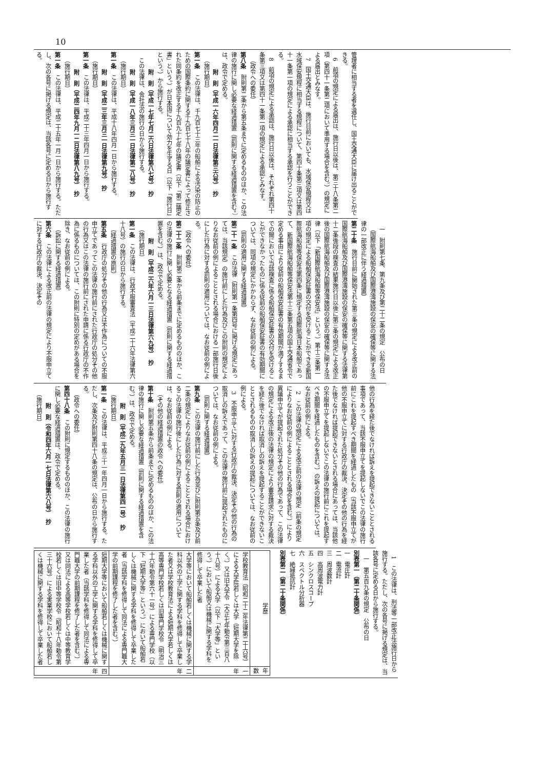10
管理者に相当する者を選任し、国土交通大臣に届け出ることができる。
6　前項の規定による届出は、施行日以後は、第三十八条第二項（第四十一条第二項において準用する場合を含む。）の規定による届出とみなす。
7　国土交通大臣は、施行日前においても、水域保安規程又は水域保安規程に相当する規程について、第四十条第三項又は第四十一条第一項の規定による承認に相当する承認を行うことができる。
8　前項の規定による承認は、施行日以後は、それぞれ第四十条第三項又は第四十一条第一項の規定による承認とみなす。
（政令への委任）
第八条　附則第二条から第五条までに定めるもののほか、この法律の施行に関し必要な経過措置（罰則に関する経過措置を含む。）は、政令で定める。
附　則（平成一六年四月二一日法律第三六号）　抄
（施行期日）
第一条　この法律は、千九百七十三年の船舶による汚染の防止のための国際条約に関する千九百七十八年の議定書によって修正された同条約を改正する千九百九十七年の議定書（以下「第二議定書」という。）が日本国について効力を生ずる日（以下「施行日」という。）から施行する。
附　則（平成一七年七月二六日法律第八七号）　抄
この法律は、会社法の施行の日から施行する。
附　則（平成一八年三月三一日法律第二八号）　抄
（施行期日）
第一条　この法律は、平成十八年四月一日から施行する。
附　則（平成二三年三月三一日法律第九号）　抄
（施行期日）
第一条　この法律は、平成二十三年四月一日から施行する。
附　則（平成二四年九月一二日法律第八九号）　抄
（施行期日）
第一条　この法律は、平成二十五年一月一日から施行する。ただし、次の各号に掲げる規定は、当該各号に定める日から施行する。
一　附則第七条、第九条及び第二十二条の規定　公布の日
（国際航海船舶及び国際港湾施設の保安の確保等に関する法律の一部改正に伴う経過措置）
第二十条　施行日前に開始された第三条の規定による改正前の国際航海船舶及び国際港湾施設の保安の確保等に関する法律第十二条後段の検査の結果施行日以後に第三条の規定による改正後の国際航海船舶及び国際港湾施設の保安の確保等に関する法律（以下「新国際航海船舶等保安法」という。）第十三条第一項の規定による船舶保安証書の交付を受けることができる新国際航海船舶等保安法第四条に規定する国際航海日本船舶であって、新国際航海船舶等保安法第十三条第五項の国土交通省令で定める事由により従前の船舶保安証書の有効期間が満了するまでの間において当該検査に係る船舶保安証書の交付を受けることができなかったものに係る従前の船舶保安証書の有効期間については、同項の規定にかかわらず、なお従前の例による。
（罰則の適用に関する経過措置）
第二十一条　この法律（附則第一条第四号に掲げる規定にあっては、当該規定）の施行前にした行為及びこの附則の規定によりなお従前の例によることとされる場合における一部施行日後にした行為に対する罰則の適用については、なお従前の例による。
（政令への委任）
第二十二条　附則第二条から前条までに定めるもののほか、この法律の施行に関し必要となる経過措置（罰則に関する経過措置を含む。）は、政令で定める。
附　則（平成二六年六月一三日法律第六九号）　抄
（施行期日）
第一条　この法律は、行政不服審査法（平成二十六年法律第六十八号）の施行の日から施行する。
（経過措置の原則）
第五条　行政庁の処分その他の行為又は不作為についての不服申立てであってこの法律の施行前にされた行政庁の処分その他の行為又はこの法律の施行前にされた申請に係る行政庁の不作為に係るものについては、この附則に特別の定めがある場合を除き、なお従前の例による。
（訴訟に関する経過措置）
第六条　この法律による改正前の法律の規定により不服申立てに対する行政庁の裁決、決定その
他の行為を経た後でなければ訴えを提起できないこととされる事項であって、当該不服申立てを提起しないでこの法律の施行前にこれを提起すべき期間を経過したもの（当該不服申立てが他の不服申立てに対する行政庁の裁決、決定その他の行為を経た後でなければ提起できないとされる場合にあっては、当該他の不服申立てを提起しないでこの法律の施行前にこれを提起すべき期間を経過したものを含む。）の訴えの提起については、なお従前の例による。
2　この法律の規定による改正前の法律の規定（前条の規定によりなお従前の例によることとされる場合を含む。）により異議申立てが提起された処分その他の行為であって、この法律の規定による改正後の法律の規定により審査請求に対する裁決を経た後でなければ取消しの訴えを提起することができないこととされるものの取消しの訴えの提起については、なお従前の例による。
3　不服申立てに対する行政庁の裁決、決定その他の行為の取消しの訴えであって、この法律の施行前に提起されたものについては、なお従前の例による。
（罰則に関する経過措置）
第九条　この法律の施行前にした行為並びに附則第五条及び前二条の規定によりなお従前の例によることとされる場合におけるこの法律の施行後にした行為に対する罰則の適用については、なお従前の例による。
（その他の経過措置の政令への委任）
第十条　附則第五条から前条までに定めるもののほか、この法律の施行に関し必要な経過措置（罰則に関する経過措置を含む。）は、政令で定める。
附　則（平成二九年五月三一日法律第四一号）　抄
（施行期日）
第一条　この法律は、平成三十一年四月一日から施行する。ただし、次条及び附則第四十八条の規定は、公布の日から施行する。
（政令への委任）
第四十八条　この附則に規定するもののほか、この法律の施行に関し必要な経過措置は、政令で定める。
附　則（令和四年六月一七日法律第六八号）　抄
（施行期日）
1　この法律は、刑法等一部改正法施行日から施行する。ただし、次の各号に掲げる規定は、当該各号に定める日から施行する。
一　第五百九条の規定　公布の日
別表第一（第二十条関係）
一　電圧計
二　電流計
三　周波数計
四　高周波電力計
五　シンクロスコープ
六　スペクトル分析器
七　絶縁抵抗計
別表第二（第二十条関係）
| 学歴 | 年数 |
| --- | --- |
| 学校教育法（昭和二十二年法律第二十六号）による大学院若しくは大学（短期大学を除く。）又は旧大学令（大正七年勅令第三百八十八号）による大学（以下「大学等」という。）において船舶又は機械に関する学科を修得して卒業した者 | 一年 |
| 大学等において船舶若しくは機械に関する学科以外の工学に関する学科を修得して卒業した者又は学校教育法による短期大学若しくは高等専門学校若しくは旧専門学校令（明治三十六年勅令第六十一号）による専門学校（以下「短期大学等」という。）において船舶若しくは機械に関する学科を修得して卒業した者（当該学科を修得して同法による専門職大学の前期課程を修了した者を含む。） | 二年 |
| 短期大学等において船舶若しくは機械に関する学科以外の工学に関する学科を修得して卒業した者（当該学科を修得して同法による専門職大学の前期課程を修了した者を含む。）又は同法による高等学校若しくは中等教育学校若しくは旧中等学校令（昭和十八年勅令第三十六号）による実業学校において船舶若しくは機械に関する学科を修得して卒業した者 | 四年 |